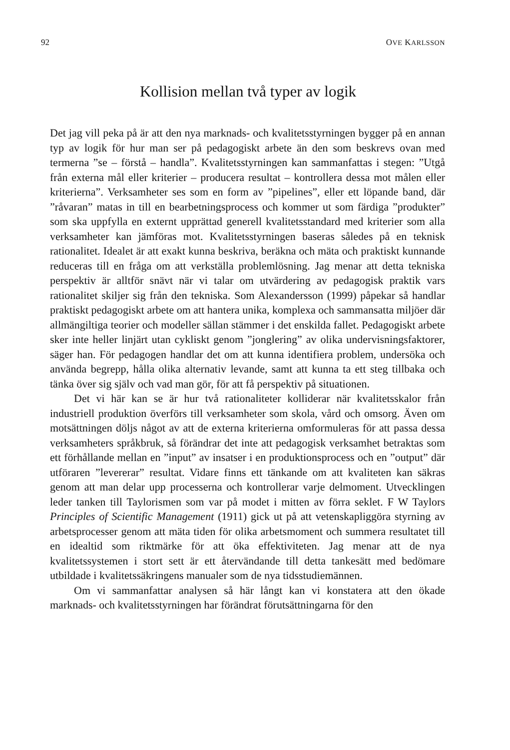92 OVE KARLSSON
Kollision mellan två typer av logik
Det jag vill peka på är att den nya marknads- och kvalitetsstyrningen bygger på en annan typ av logik för hur man ser på pedagogiskt arbete än den som beskrevs ovan med termerna ”se – förstå – handla”. Kvalitetsstyrningen kan sammanfattas i stegen: ”Utgå från externa mål eller kriterier – producera resultat – kontrollera dessa mot målen eller kriterierna”. Verksamheter ses som en form av ”pipelines”, eller ett löpande band, där ”råvaran” matas in till en bearbetningsprocess och kommer ut som färdiga ”produkter” som ska uppfylla en externt upprättad generell kvalitetsstandard med kriterier som alla verksamheter kan jämföras mot. Kvalitetsstyrningen baseras således på en teknisk rationalitet. Idealet är att exakt kunna beskriva, beräkna och mäta och praktiskt kunnande reduceras till en fråga om att verkställa problemlösning. Jag menar att detta tekniska perspektiv är alltför snävt när vi talar om utvärdering av pedagogisk praktik vars rationalitet skiljer sig från den tekniska. Som Alexandersson (1999) påpekar så handlar praktiskt pedagogiskt arbete om att hantera unika, komplexa och sammansatta miljöer där allmängiltiga teorier och modeller sällan stämmer i det enskilda fallet. Pedagogiskt arbete sker inte heller linjärt utan cykliskt genom ”jonglering” av olika undervisningsfaktorer, säger han. För pedagogen handlar det om att kunna identifiera problem, undersöka och använda begrepp, hålla olika alternativ levande, samt att kunna ta ett steg tillbaka och tänka över sig själv och vad man gör, för att få perspektiv på situationen.
Det vi här kan se är hur två rationaliteter kolliderar när kvalitetsskalor från industriell produktion överförs till verksamheter som skola, vård och omsorg. Även om motsättningen döljs något av att de externa kriterierna omformuleras för att passa dessa verksamheters språkbruk, så förändrar det inte att pedagogisk verksamhet betraktas som ett förhållande mellan en ”input” av insatser i en produktionsprocess och en ”output” där utföraren ”levererar” resultat. Vidare finns ett tänkande om att kvaliteten kan säkras genom att man delar upp processerna och kontrollerar varje delmoment. Utvecklingen leder tanken till Taylorismen som var på modet i mitten av förra seklet. F W Taylors Principles of Scientific Management (1911) gick ut på att vetenskapliggöra styrning av arbetsprocesser genom att mäta tiden för olika arbetsmoment och summera resultatet till en idealtid som riktmärke för att öka effektiviteten. Jag menar att de nya kvalitetssystemen i stort sett är ett återvändande till detta tankesätt med bedömare utbildade i kvalitetssäkringens manualer som de nya tidsstudiemännen.
Om vi sammanfattar analysen så här långt kan vi konstatera att den ökade marknads- och kvalitetsstyrningen har förändrat förutsättningarna för den